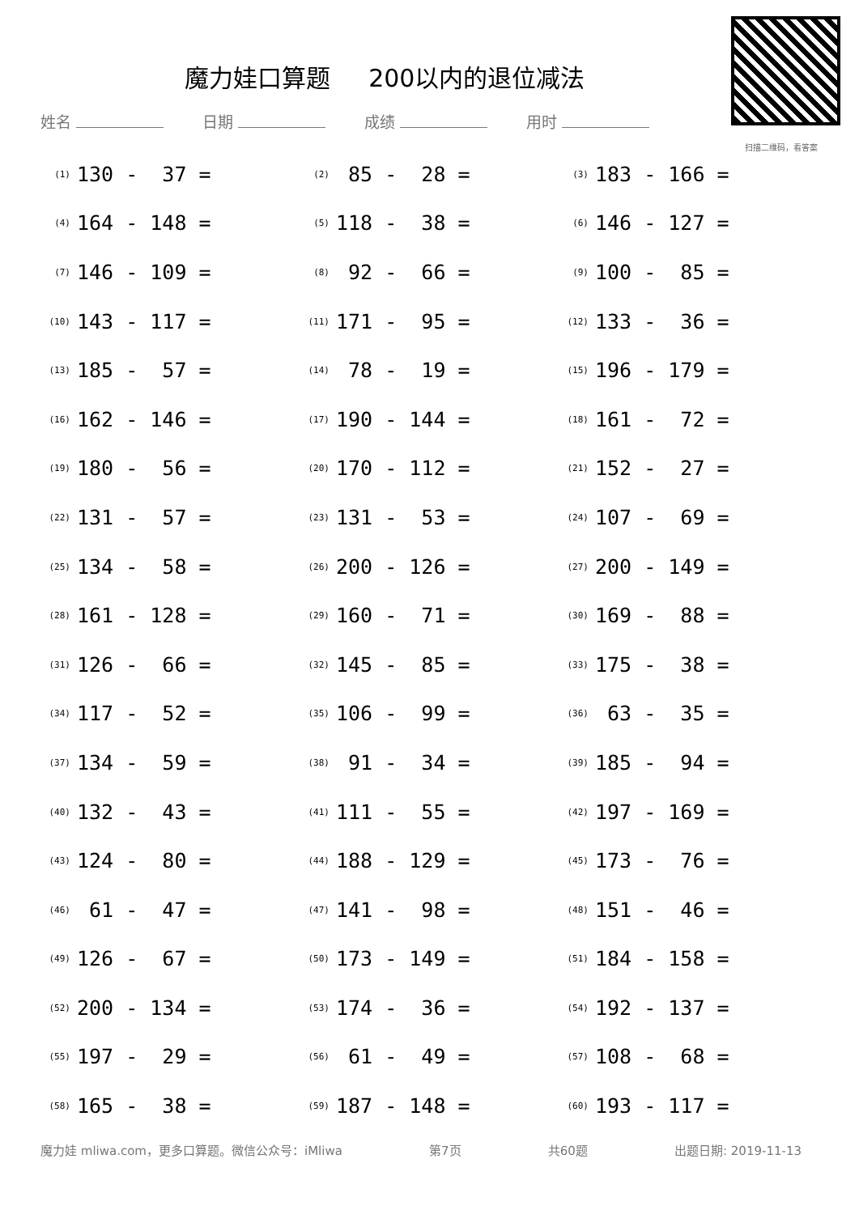魔力娃口算题 200以内的退位减法
扫描二维码，看答案
姓名 日期 成绩 用时
| (1) | 130 - 37 = | (2) | 85 - 28 = | (3) | 183 - 166 = |
| (4) | 164 - 148 = | (5) | 118 - 38 = | (6) | 146 - 127 = |
| (7) | 146 - 109 = | (8) | 92 - 66 = | (9) | 100 - 85 = |
| (10) | 143 - 117 = | (11) | 171 - 95 = | (12) | 133 - 36 = |
| (13) | 185 - 57 = | (14) | 78 - 19 = | (15) | 196 - 179 = |
| (16) | 162 - 146 = | (17) | 190 - 144 = | (18) | 161 - 72 = |
| (19) | 180 - 56 = | (20) | 170 - 112 = | (21) | 152 - 27 = |
| (22) | 131 - 57 = | (23) | 131 - 53 = | (24) | 107 - 69 = |
| (25) | 134 - 58 = | (26) | 200 - 126 = | (27) | 200 - 149 = |
| (28) | 161 - 128 = | (29) | 160 - 71 = | (30) | 169 - 88 = |
| (31) | 126 - 66 = | (32) | 145 - 85 = | (33) | 175 - 38 = |
| (34) | 117 - 52 = | (35) | 106 - 99 = | (36) | 63 - 35 = |
| (37) | 134 - 59 = | (38) | 91 - 34 = | (39) | 185 - 94 = |
| (40) | 132 - 43 = | (41) | 111 - 55 = | (42) | 197 - 169 = |
| (43) | 124 - 80 = | (44) | 188 - 129 = | (45) | 173 - 76 = |
| (46) | 61 - 47 = | (47) | 141 - 98 = | (48) | 151 - 46 = |
| (49) | 126 - 67 = | (50) | 173 - 149 = | (51) | 184 - 158 = |
| (52) | 200 - 134 = | (53) | 174 - 36 = | (54) | 192 - 137 = |
| (55) | 197 - 29 = | (56) | 61 - 49 = | (57) | 108 - 68 = |
| (58) | 165 - 38 = | (59) | 187 - 148 = | (60) | 193 - 117 = |
魔力娃 mliwa.com，更多口算题。微信公众号：iMliwa 第7页 共60题 出题日期: 2019-11-13